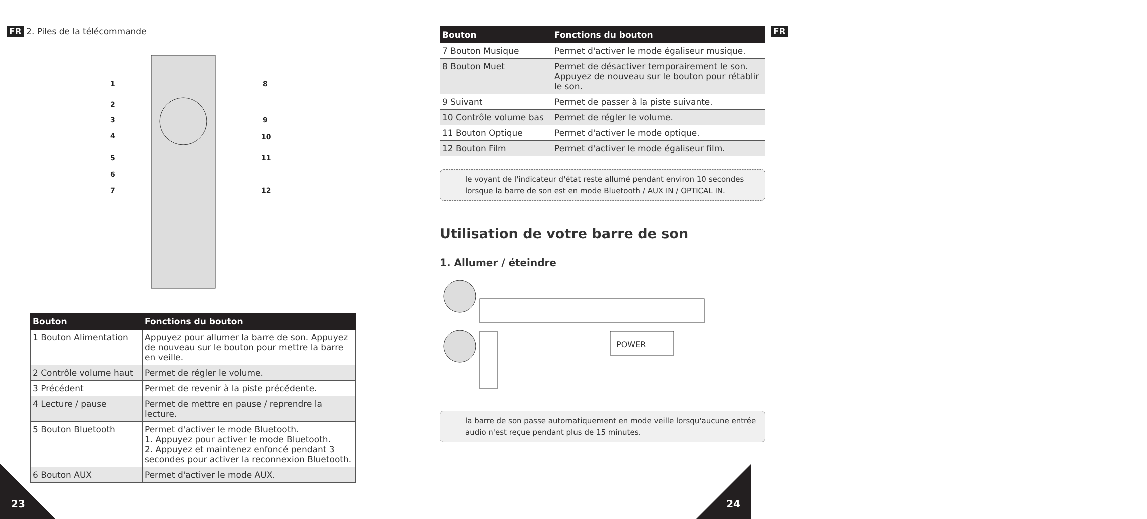FR 2. Piles de la télécommande
1
2
3
4
5
6
7
8
9
10
11
12
| Bouton | Fonctions du bouton |
| --- | --- |
| 1 Bouton Alimentation | Appuyez pour allumer la barre de son. Appuyez de nouveau sur le bouton pour mettre la barre en veille. |
| 2 Contrôle volume haut | Permet de régler le volume. |
| 3 Précédent | Permet de revenir à la piste précédente. |
| 4 Lecture / pause | Permet de mettre en pause / reprendre la lecture. |
| 5 Bouton Bluetooth | Permet d'activer le mode Bluetooth. 1. Appuyez pour activer le mode Bluetooth. 2. Appuyez et maintenez enfoncé pendant 3 secondes pour activer la reconnexion Bluetooth. |
| 6 Bouton AUX | Permet d'activer le mode AUX. |
23
FR
| Bouton | Fonctions du bouton |
| --- | --- |
| 7 Bouton Musique | Permet d'activer le mode égaliseur musique. |
| 8 Bouton Muet | Permet de désactiver temporairement le son. Appuyez de nouveau sur le bouton pour rétablir le son. |
| 9 Suivant | Permet de passer à la piste suivante. |
| 10 Contrôle volume bas | Permet de régler le volume. |
| 11 Bouton Optique | Permet d'activer le mode optique. |
| 12 Bouton Film | Permet d'activer le mode égaliseur film. |
le voyant de l'indicateur d'état reste allumé pendant environ 10 secondes lorsque la barre de son est en mode Bluetooth / AUX IN / OPTICAL IN.
Utilisation de votre barre de son
1. Allumer / éteindre
POWER
la barre de son passe automatiquement en mode veille lorsqu'aucune entrée audio n'est reçue pendant plus de 15 minutes.
24